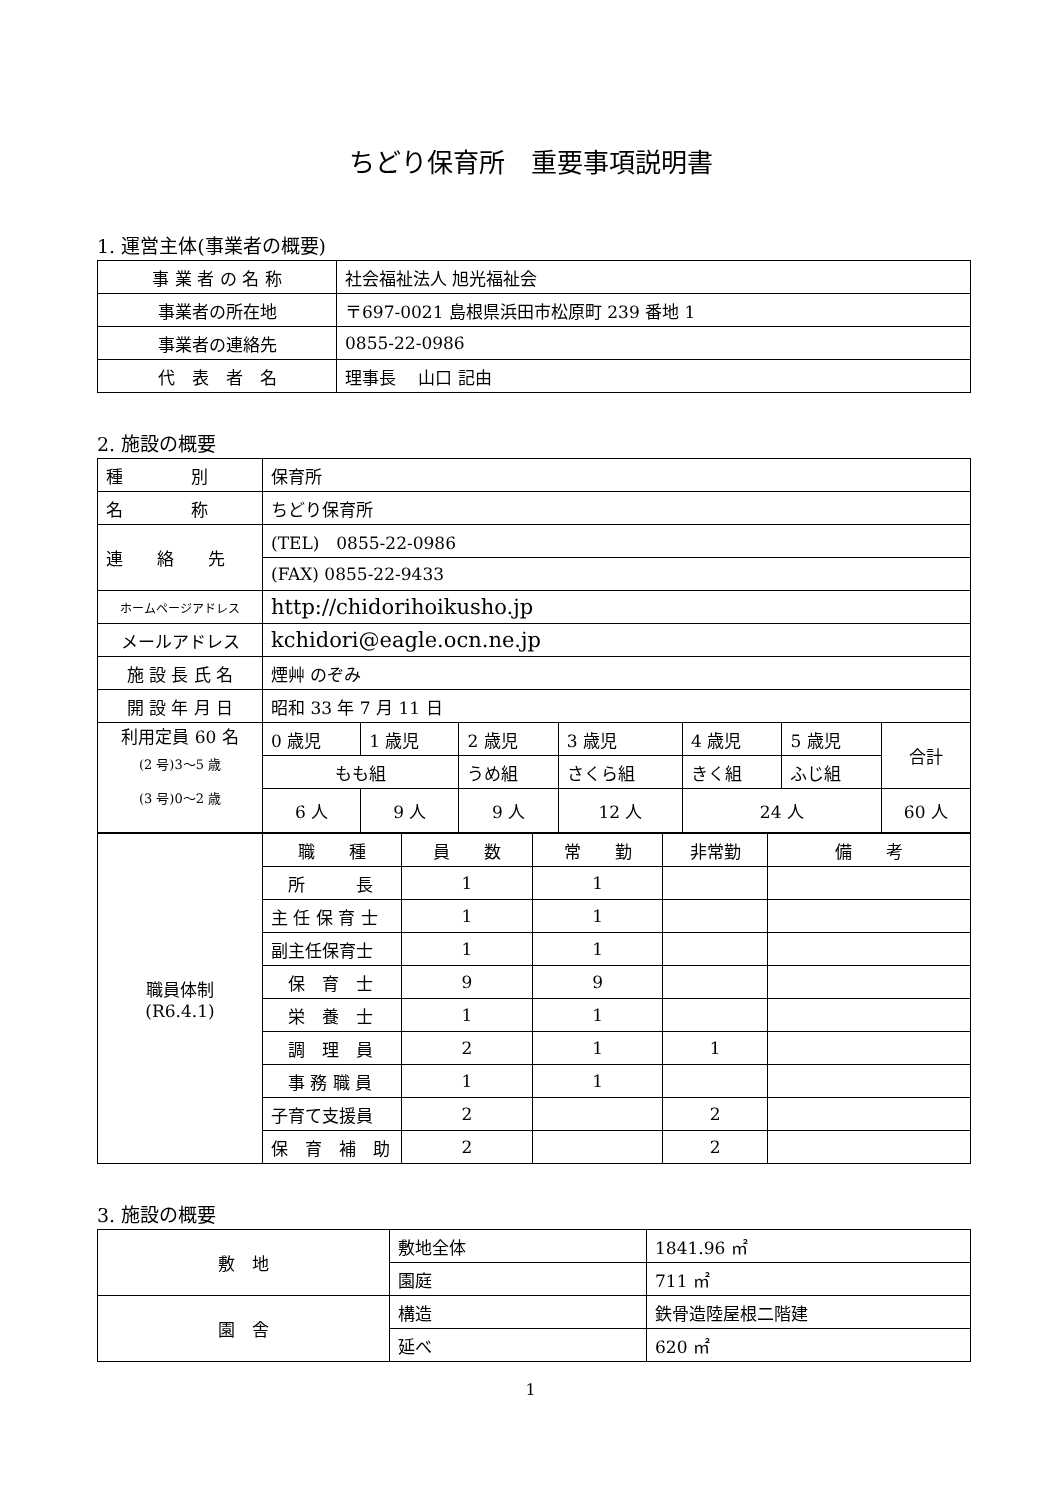ちどり保育所　重要事項説明書
1. 運営主体(事業者の概要)
| 事 業 者 の 名 称 | 社会福祉法人 旭光福祉会 |
| 事業者の所在地 | 〒697-0021 島根県浜田市松原町 239 番地 1 |
| 事業者の連絡先 | 0855-22-0986 |
| 代 表 者 名 | 理事長 山口 記由 |
2. 施設の概要
| 種 別 | 保育所 | | | | | | |
| 名 称 | ちどり保育所 | | | | | | |
| 連 絡 先 | (TEL) 0855-22-0986 | | | | | | |
| | (FAX) 0855-22-9433 | | | | | | |
| ホームページアドレス | http://chidorihoikusho.jp | | | | | | |
| メールアドレス | kchidori@eagle.ocn.ne.jp | | | | | | |
| 施 設 長 氏 名 | 煙艸 のぞみ | | | | | | |
| 開 設 年 月 日 | 昭和 33 年 7 月 11 日 | | | | | | |
| 利用定員 60 名 (2 号)3～5 歳 (3 号)0～2 歳 | 0 歳児 | 1 歳児 | 2 歳児 | 3 歳児 | 4 歳児 | 5 歳児 | 合計 |
| | もも組 | | うめ組 | さくら組 | きく組 | ふじ組 | |
| | 6 人 | 9 人 | 9 人 | 12 人 | 24 人 | | 60 人 |
| 職員体制 (R6.4.1) | 職 種 | 員 数 | 常 勤 | 非常勤 | 備 考 |
| | 所 長 | 1 | 1 | | |
| | 主 任 保 育 士 | 1 | 1 | | |
| | 副主任保育士 | 1 | 1 | | |
| | 保 育 士 | 9 | 9 | | |
| | 栄 養 士 | 1 | 1 | | |
| | 調 理 員 | 2 | 1 | 1 | |
| | 事 務 職 員 | 1 | 1 | | |
| | 子育て支援員 | 2 | | 2 | |
| | 保 育 補 助 | 2 | | 2 | |
3. 施設の概要
| 敷 地 | 敷地全体 | 1841.96 ㎡ |
| | 園庭 | 711 ㎡ |
| 園 舎 | 構造 | 鉄骨造陸屋根二階建 |
| | 延べ | 620 ㎡ |
1